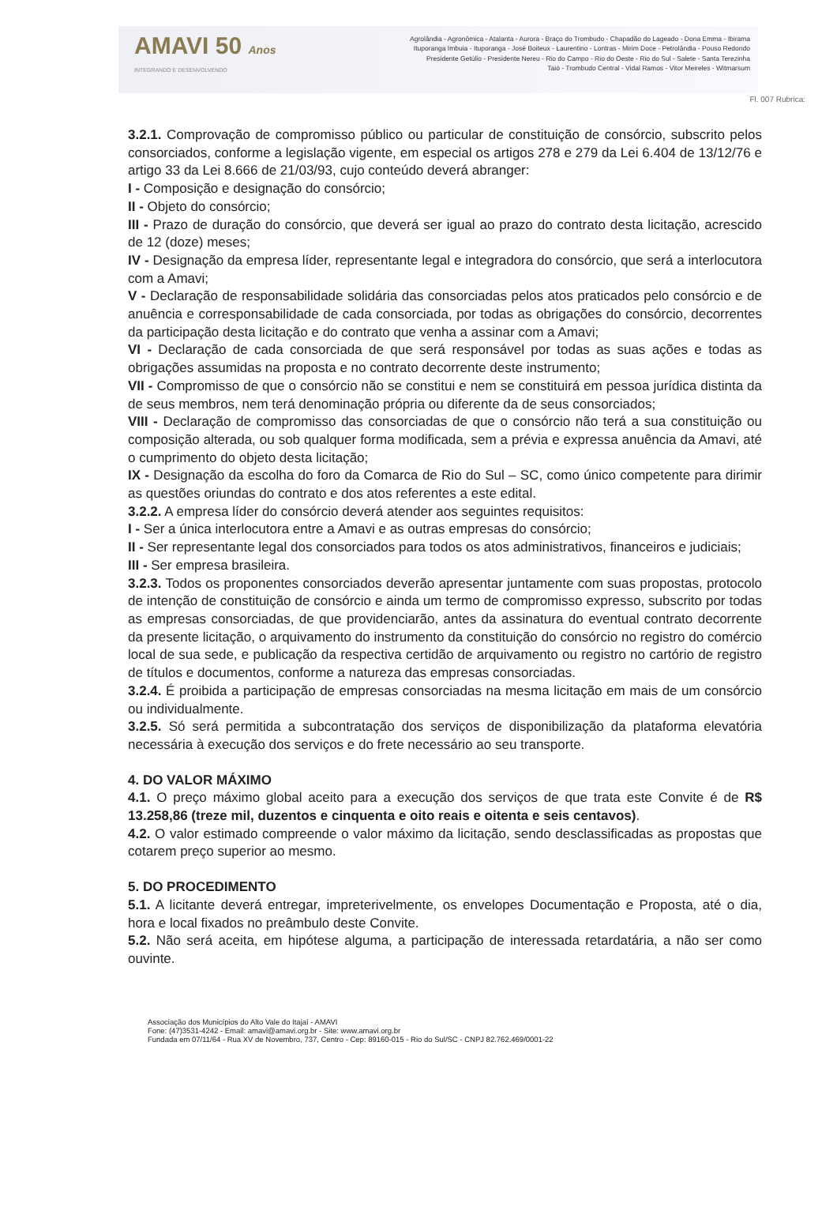AMAVI 50 Anos
INTEGRANDO E DESENVOLVENDO
Agrolândia - Agronômica - Atalanta - Aurora - Braço do Trombudo - Chapadão do Lageado - Dona Emma - Ibirama
Ituporanga Imbuia - Ituporanga - José Boiteux - Laurentino - Lontras - Mirim Doce - Petrolândia - Pouso Redondo
Presidente Getúlio - Presidente Nereu - Rio do Campo - Rio do Oeste - Rio do Sul - Salete - Santa Terezinha
Taió - Trombudo Central - Vidal Ramos - Vitor Meireles - Witmarsum
Fl. 007 Rubrica:
3.2.1. Comprovação de compromisso público ou particular de constituição de consórcio, subscrito pelos consorciados, conforme a legislação vigente, em especial os artigos 278 e 279 da Lei 6.404 de 13/12/76 e artigo 33 da Lei 8.666 de 21/03/93, cujo conteúdo deverá abranger:
I - Composição e designação do consórcio;
II - Objeto do consórcio;
III - Prazo de duração do consórcio, que deverá ser igual ao prazo do contrato desta licitação, acrescido de 12 (doze) meses;
IV - Designação da empresa líder, representante legal e integradora do consórcio, que será a interlocutora com a Amavi;
V - Declaração de responsabilidade solidária das consorciadas pelos atos praticados pelo consórcio e de anuência e corresponsabilidade de cada consorciada, por todas as obrigações do consórcio, decorrentes da participação desta licitação e do contrato que venha a assinar com a Amavi;
VI - Declaração de cada consorciada de que será responsável por todas as suas ações e todas as obrigações assumidas na proposta e no contrato decorrente deste instrumento;
VII - Compromisso de que o consórcio não se constitui e nem se constituirá em pessoa jurídica distinta da de seus membros, nem terá denominação própria ou diferente da de seus consorciados;
VIII - Declaração de compromisso das consorciadas de que o consórcio não terá a sua constituição ou composição alterada, ou sob qualquer forma modificada, sem a prévia e expressa anuência da Amavi, até o cumprimento do objeto desta licitação;
IX - Designação da escolha do foro da Comarca de Rio do Sul – SC, como único competente para dirimir as questões oriundas do contrato e dos atos referentes a este edital.
3.2.2. A empresa líder do consórcio deverá atender aos seguintes requisitos:
I - Ser a única interlocutora entre a Amavi e as outras empresas do consórcio;
II - Ser representante legal dos consorciados para todos os atos administrativos, financeiros e judiciais;
III - Ser empresa brasileira.
3.2.3. Todos os proponentes consorciados deverão apresentar juntamente com suas propostas, protocolo de intenção de constituição de consórcio e ainda um termo de compromisso expresso, subscrito por todas as empresas consorciadas, de que providenciarão, antes da assinatura do eventual contrato decorrente da presente licitação, o arquivamento do instrumento da constituição do consórcio no registro do comércio local de sua sede, e publicação da respectiva certidão de arquivamento ou registro no cartório de registro de títulos e documentos, conforme a natureza das empresas consorciadas.
3.2.4. É proibida a participação de empresas consorciadas na mesma licitação em mais de um consórcio ou individualmente.
3.2.5. Só será permitida a subcontratação dos serviços de disponibilização da plataforma elevatória necessária à execução dos serviços e do frete necessário ao seu transporte.
4. DO VALOR MÁXIMO
4.1. O preço máximo global aceito para a execução dos serviços de que trata este Convite é de R$ 13.258,86 (treze mil, duzentos e cinquenta e oito reais e oitenta e seis centavos).
4.2. O valor estimado compreende o valor máximo da licitação, sendo desclassificadas as propostas que cotarem preço superior ao mesmo.
5. DO PROCEDIMENTO
5.1. A licitante deverá entregar, impreterivelmente, os envelopes Documentação e Proposta, até o dia, hora e local fixados no preâmbulo deste Convite.
5.2. Não será aceita, em hipótese alguma, a participação de interessada retardatária, a não ser como ouvinte.
Associação dos Municípios do Alto Vale do Itajaí - AMAVI
Fone: (47)3531-4242 - Email: amavi@amavi.org.br - Site: www.amavi.org.br
Fundada em 07/11/64 - Rua XV de Novembro, 737, Centro - Cep: 89160-015 - Rio do Sul/SC - CNPJ 82.762.469/0001-22